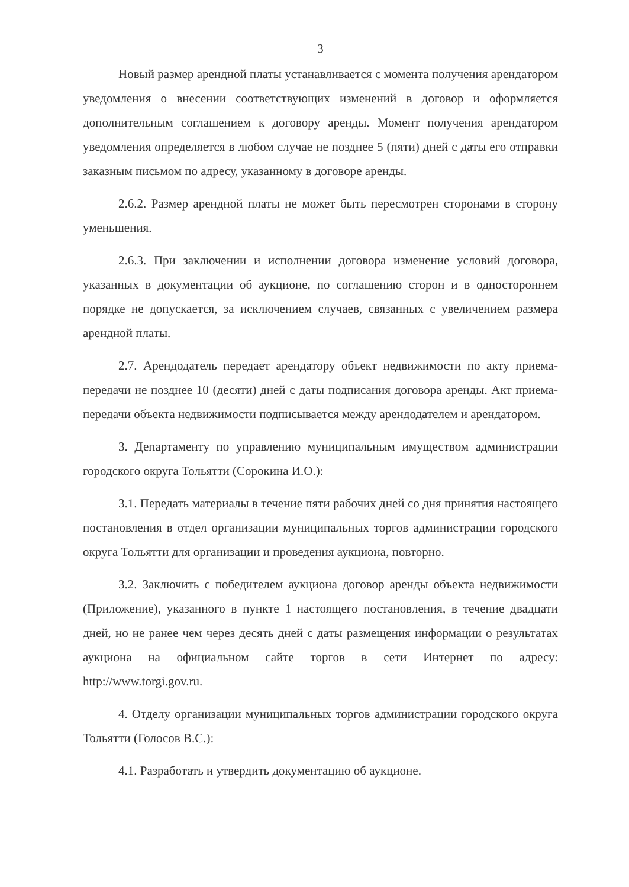3
Новый размер арендной платы устанавливается с момента получения арендатором уведомления о внесении соответствующих изменений в договор и оформляется дополнительным соглашением к договору аренды. Момент получения арендатором уведомления определяется в любом случае не позднее 5 (пяти) дней с даты его отправки заказным письмом по адресу, указанному в договоре аренды.
2.6.2. Размер арендной платы не может быть пересмотрен сторонами в сторону уменьшения.
2.6.3. При заключении и исполнении договора изменение условий договора, указанных в документации об аукционе, по соглашению сторон и в одностороннем порядке не допускается, за исключением случаев, связанных с увеличением размера арендной платы.
2.7. Арендодатель передает арендатору объект недвижимости по акту приема-передачи не позднее 10 (десяти) дней с даты подписания договора аренды. Акт приема-передачи объекта недвижимости подписывается между арендодателем и арендатором.
3. Департаменту по управлению муниципальным имуществом администрации городского округа Тольятти (Сорокина И.О.):
3.1. Передать материалы в течение пяти рабочих дней со дня принятия настоящего постановления в отдел организации муниципальных торгов администрации городского округа Тольятти для организации и проведения аукциона, повторно.
3.2. Заключить с победителем аукциона договор аренды объекта недвижимости (Приложение), указанного в пункте 1 настоящего постановления, в течение двадцати дней, но не ранее чем через десять дней с даты размещения информации о результатах аукциона на официальном сайте торгов в сети Интернет по адресу: http://www.torgi.gov.ru.
4. Отделу организации муниципальных торгов администрации городского округа Тольятти (Голосов В.С.):
4.1. Разработать и утвердить документацию об аукционе.